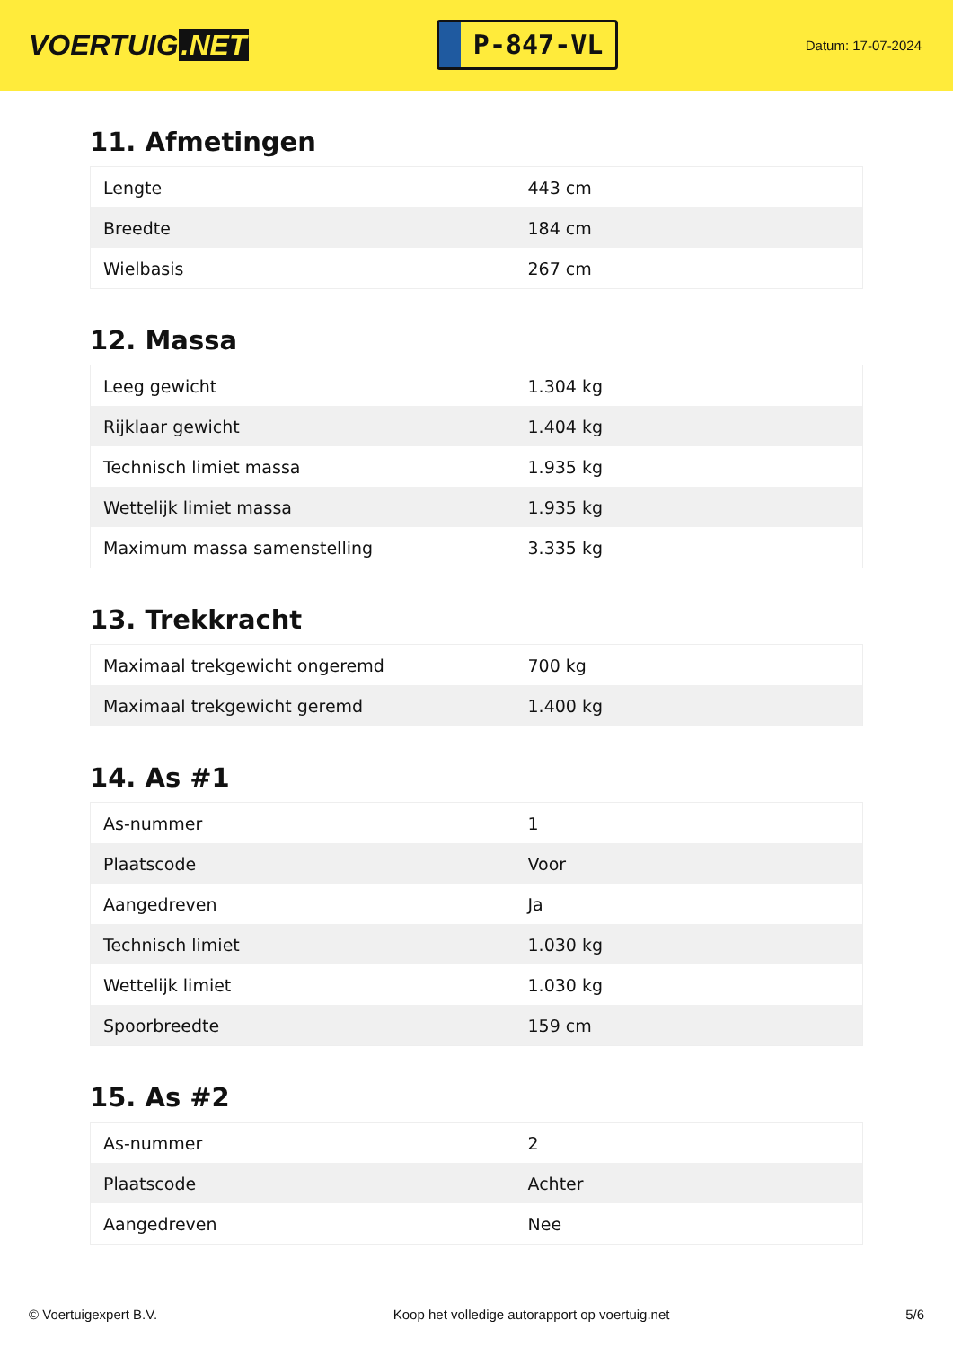VOERTUIG.NET
P-847-VL
Datum: 17-07-2024
11. Afmetingen
| Lengte | 443 cm |
| Breedte | 184 cm |
| Wielbasis | 267 cm |
12. Massa
| Leeg gewicht | 1.304 kg |
| Rijklaar gewicht | 1.404 kg |
| Technisch limiet massa | 1.935 kg |
| Wettelijk limiet massa | 1.935 kg |
| Maximum massa samenstelling | 3.335 kg |
13. Trekkracht
| Maximaal trekgewicht ongeremd | 700 kg |
| Maximaal trekgewicht geremd | 1.400 kg |
14. As #1
| As-nummer | 1 |
| Plaatscode | Voor |
| Aangedreven | Ja |
| Technisch limiet | 1.030 kg |
| Wettelijk limiet | 1.030 kg |
| Spoorbreedte | 159 cm |
15. As #2
| As-nummer | 2 |
| Plaatscode | Achter |
| Aangedreven | Nee |
© Voertuigexpert B.V. Koop het volledige autorapport op voertuig.net 5/6